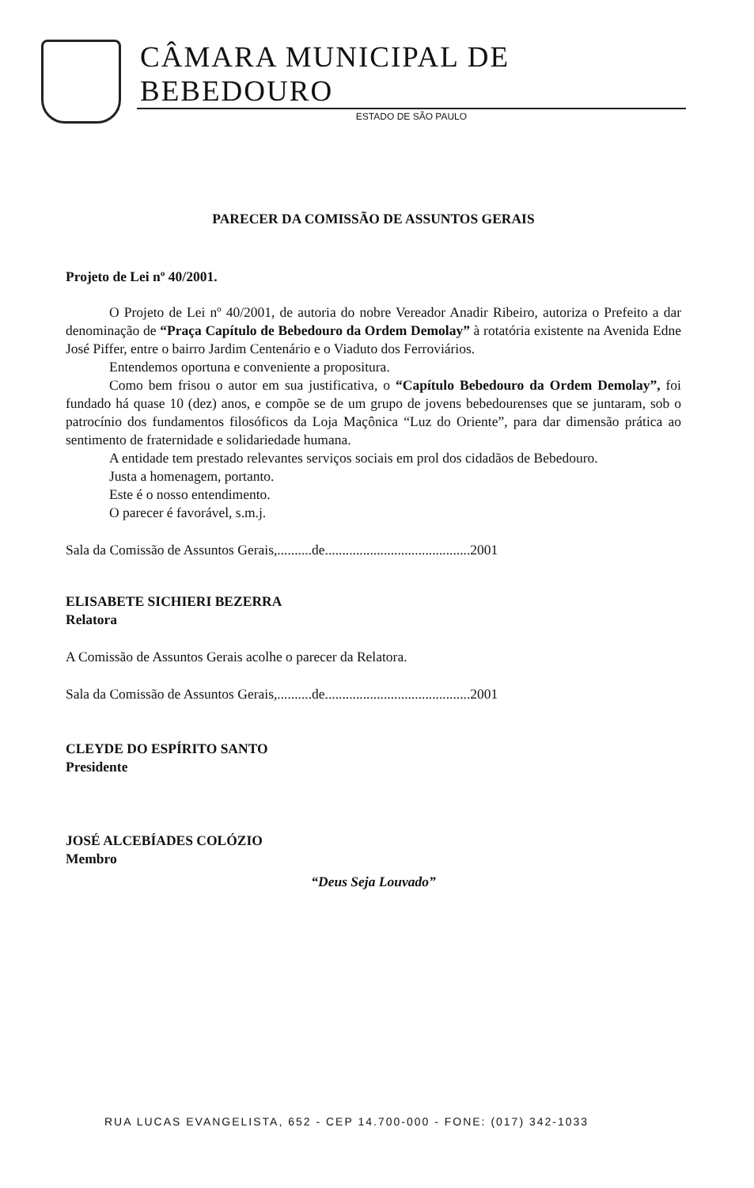CÂMARA MUNICIPAL DE BEBEDOURO
ESTADO DE SÃO PAULO
PARECER DA COMISSÃO DE ASSUNTOS GERAIS
Projeto de Lei nº 40/2001.
O Projeto de Lei nº 40/2001, de autoria do nobre Vereador Anadir Ribeiro, autoriza o Prefeito a dar denominação de “Praça Capítulo de Bebedouro da Ordem Demolay” à rotatória existente na Avenida Edne José Piffer, entre o bairro Jardim Centenário e o Viaduto dos Ferroviários.
Entendemos oportuna e conveniente a propositura.
Como bem frisou o autor em sua justificativa, o “Capítulo Bebedouro da Ordem Demolay”, foi fundado há quase 10 (dez) anos, e compõe se de um grupo de jovens bebedourenses que se juntaram, sob o patrocínio dos fundamentos filosóficos da Loja Maçônica “Luz do Oriente”, para dar dimensão prática ao sentimento de fraternidade e solidariedade humana.
A entidade tem prestado relevantes serviços sociais em prol dos cidadãos de Bebedouro.
Justa a homenagem, portanto.
Este é o nosso entendimento.
O parecer é favorável, s.m.j.
Sala da Comissão de Assuntos Gerais,..........de..........................................2001
ELISABETE SICHIERI BEZERRA
Relatora
A Comissão de Assuntos Gerais acolhe o parecer da Relatora.
Sala da Comissão de Assuntos Gerais,..........de..........................................2001
CLEYDE DO ESPÍRITO SANTO
Presidente
JOSÉ ALCEBÍADES COLÓZIO
Membro
“Deus Seja Louvado”
RUA LUCAS EVANGELISTA, 652 - CEP 14.700-000 - FONE: (017) 342-1033